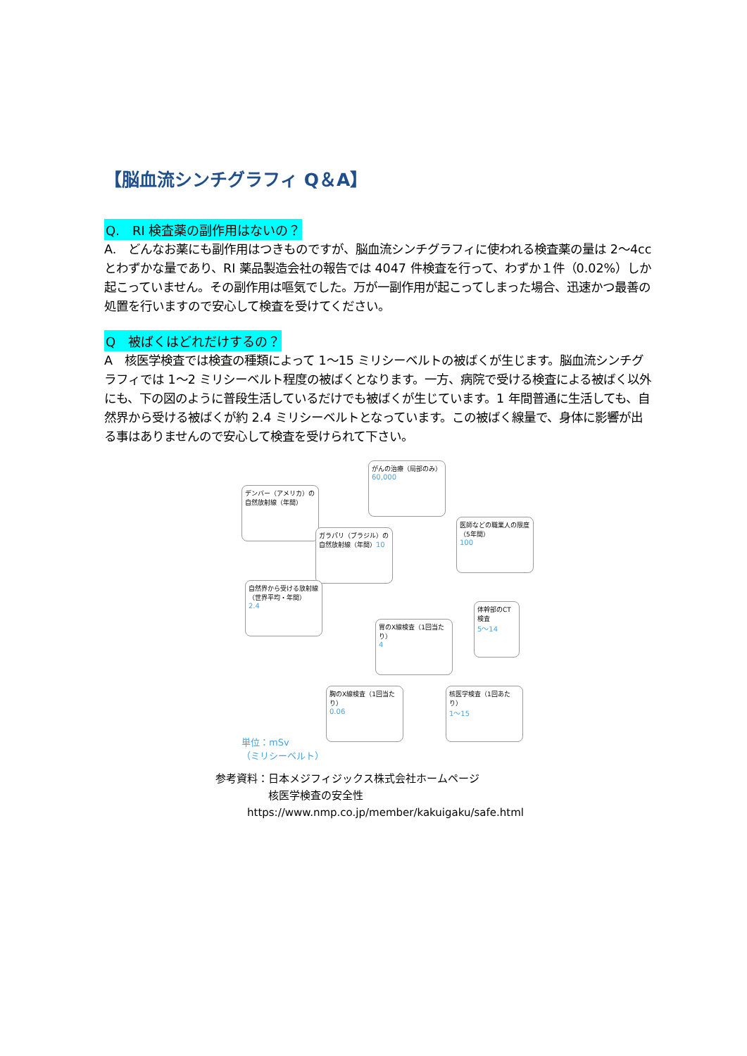【脳血流シンチグラフィ Q＆A】
Q.　RI 検査薬の副作用はないの？
A.　どんなお薬にも副作用はつきものですが、脳血流シンチグラフィに使われる検査薬の量は 2～4cc とわずかな量であり、RI 薬品製造会社の報告では 4047 件検査を行って、わずか１件（0.02%）しか起こっていません。その副作用は嘔気でした。万が一副作用が起こってしまった場合、迅速かつ最善の処置を行いますので安心して検査を受けてください。
Q　被ばくはどれだけするの？
A　核医学検査では検査の種類によって 1～15 ミリシーベルトの被ばくが生じます。脳血流シンチグラフィでは 1～2 ミリシーベルト程度の被ばくとなります。一方、病院で受ける検査による被ばく以外にも、下の図のように普段生活しているだけでも被ばくが生じています。1 年間普通に生活しても、自然界から受ける被ばくが約 2.4 ミリシーベルトとなっています。この被ばく線量で、身体に影響が出る事はありませんので安心して検査を受けられて下さい。
がんの治療（局部のみ）
60,000
デンバー（アメリカ）の自然放射線（年間）
医師などの職業人の限度（5年間）
100
ガラパリ（ブラジル）の自然放射線（年間）10
自然界から受ける放射線（世界平均・年間）
2.4
体幹部のCT検査
5～14
胃のX線検査（1回当たり）
4
胸のX線検査（1回当たり）
0.06
核医学検査（1回あたり）
1～15
単位：mSv
（ミリシーベルト）
参考資料：日本メジフィジックス株式会社ホームページ
　　　　　核医学検査の安全性
　　　https://www.nmp.co.jp/member/kakuigaku/safe.html